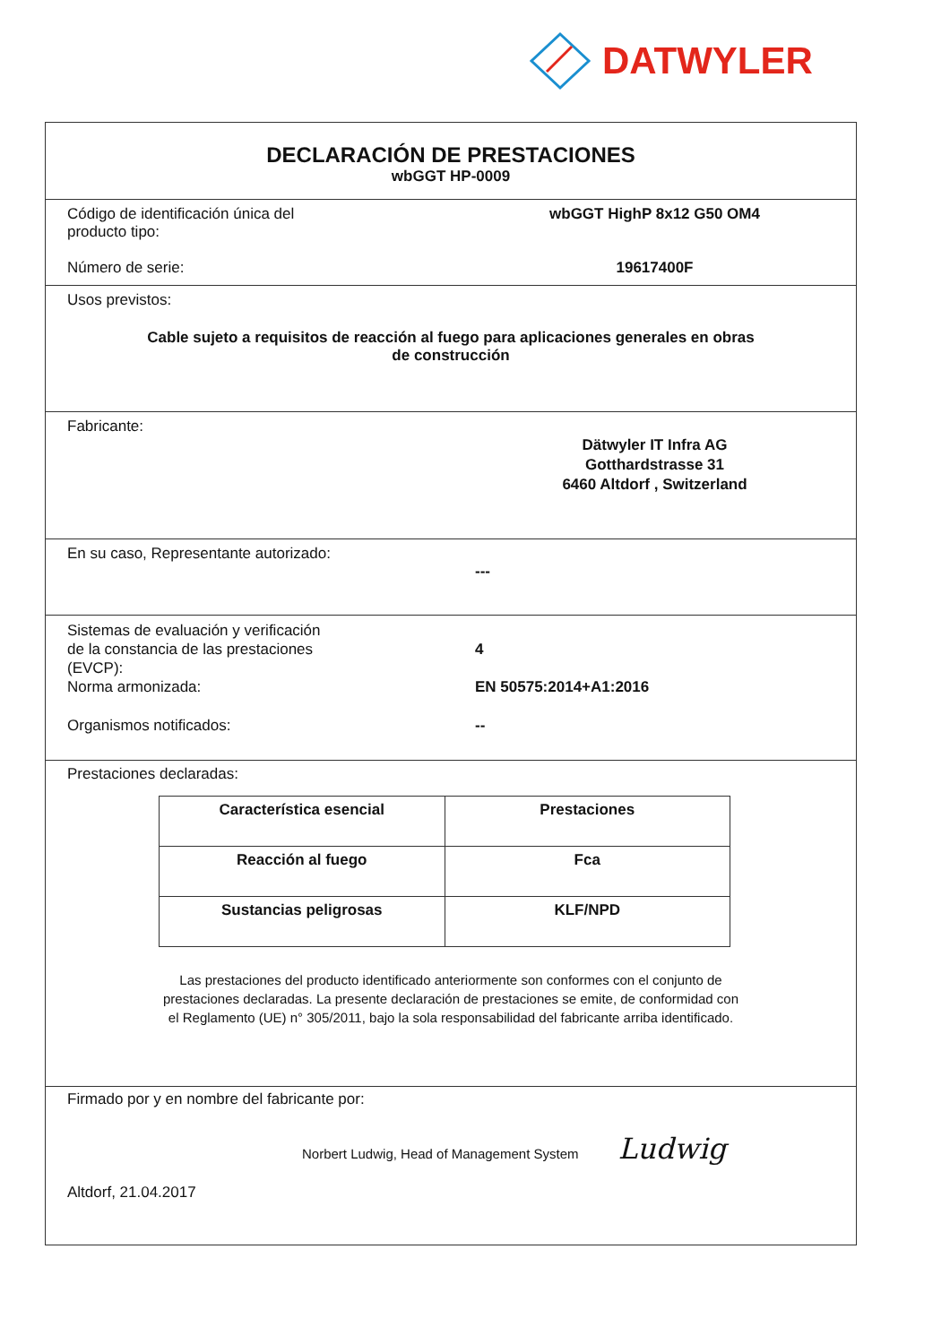DATWYLER
DECLARACIÓN DE PRESTACIONES
wbGGT HP-0009
Código de identificación única del
producto tipo:
wbGGT HighP 8x12 G50 OM4
Número de serie: 19617400F
Usos previstos:
Cable sujeto a requisitos de reacción al fuego para aplicaciones generales en obras
de construcción
Fabricante:
Dätwyler IT Infra AG
Gotthardstrasse 31
6460 Altdorf , Switzerland
En su caso, Representante autorizado:
---
Sistemas de evaluación y verificación
de la constancia de las prestaciones
(EVCP):
Norma armonizada:
4
EN 50575:2014+A1:2016
Organismos notificados: --
Prestaciones declaradas:
| Característica esencial | Prestaciones |
| --- | --- |
| Reacción al fuego | Fca |
| Sustancias peligrosas | KLF/NPD |
Las prestaciones del producto identificado anteriormente son conformes con el conjunto de
prestaciones declaradas. La presente declaración de prestaciones se emite, de conformidad con
el Reglamento (UE) n° 305/2011, bajo la sola responsabilidad del fabricante arriba identificado.
Firmado por y en nombre del fabricante por:
Norbert Ludwig, Head of Management System Ludwig
Altdorf, 21.04.2017